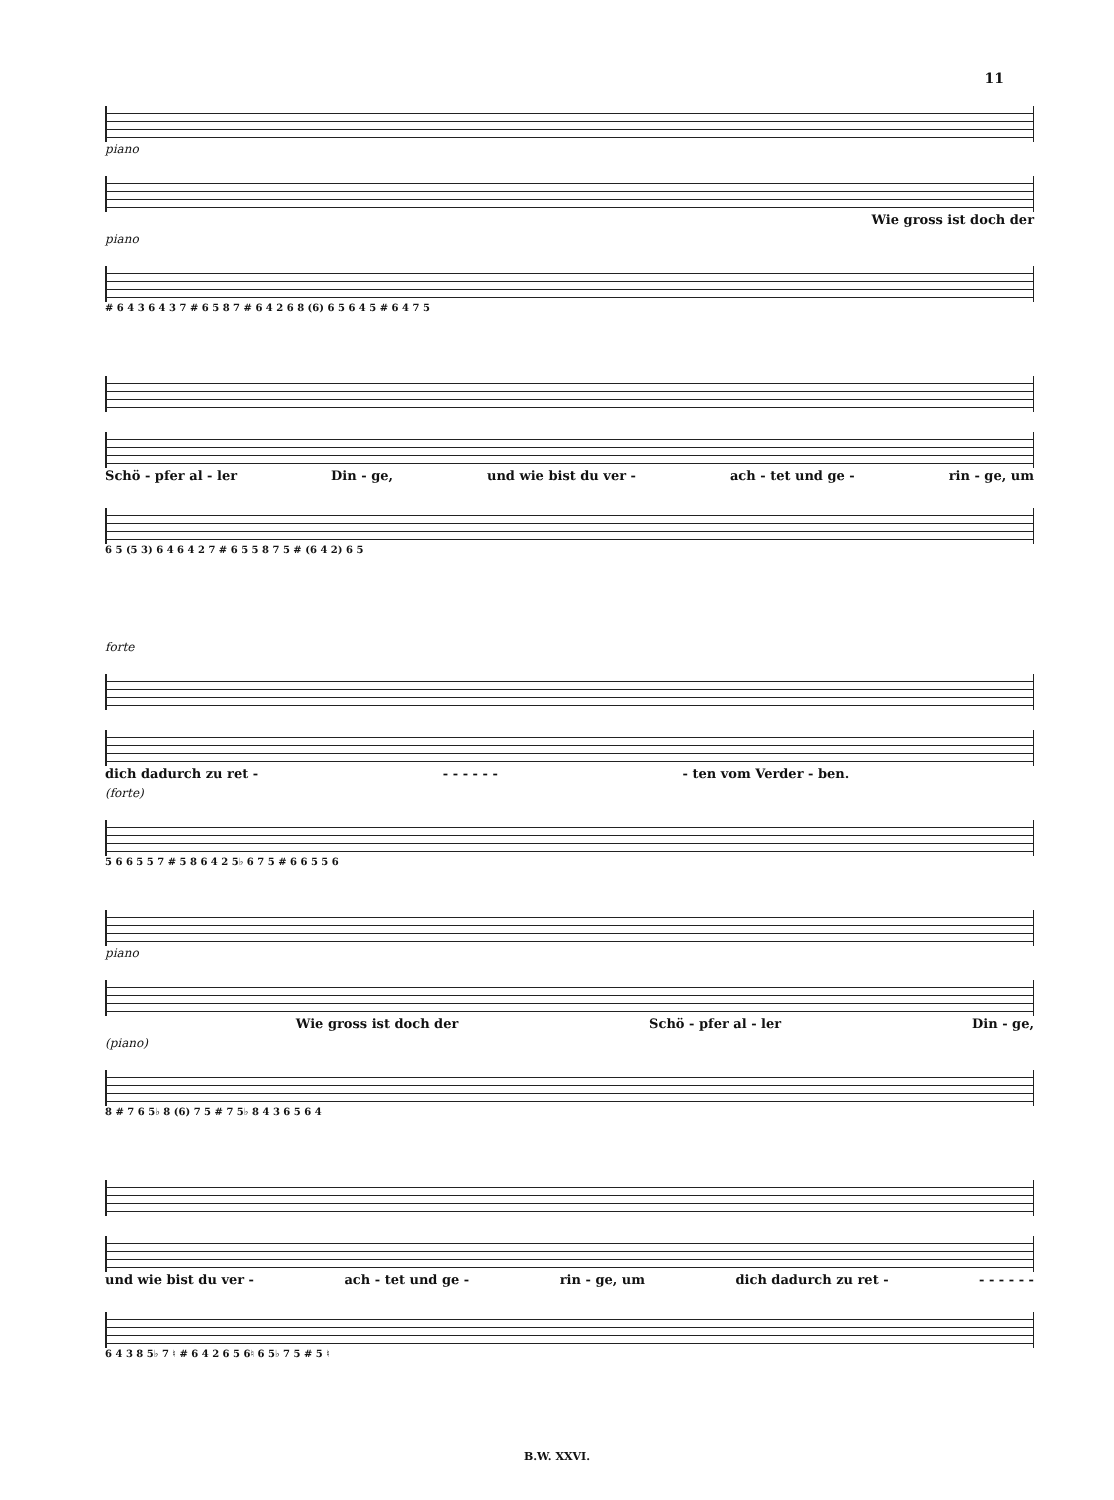11
piano
Wie gross ist doch der
piano
# 6 4 3 6 4 3 7 # 6 5 8 7 # 6 4 2 6 8 (6) 6 5 6 4 5 # 6 4 7 5
Schö - pfer al - ler Din - ge, und wie bist du ver - ach - tet und ge - rin - ge, um
6 5 (5 3) 6 4 6 4 2 7 # 6 5 5 8 7 5 # (6 4 2) 6 5
forte
dich dadurch zu ret - - - - - - - - ten vom Verder - ben.
(forte)
5 6 6 5 5 7 # 5 8 6 4 2 5♭ 6 7 5 # 6 6 5 5 6
piano
Wie gross ist doch der Schö - pfer al - ler Din - ge,
(piano)
8 # 7 6 5♭ 8 (6) 7 5 # 7 5♭ 8 4 3 6 5 6 4
und wie bist du ver - ach - tet und ge - rin - ge, um dich dadurch zu ret - - - - - - -
6 4 3 8 5♭ 7 ♮ # 6 4 2 6 5 6♮ 6 5♭ 7 5 # 5 ♮
B.W. XXVI.